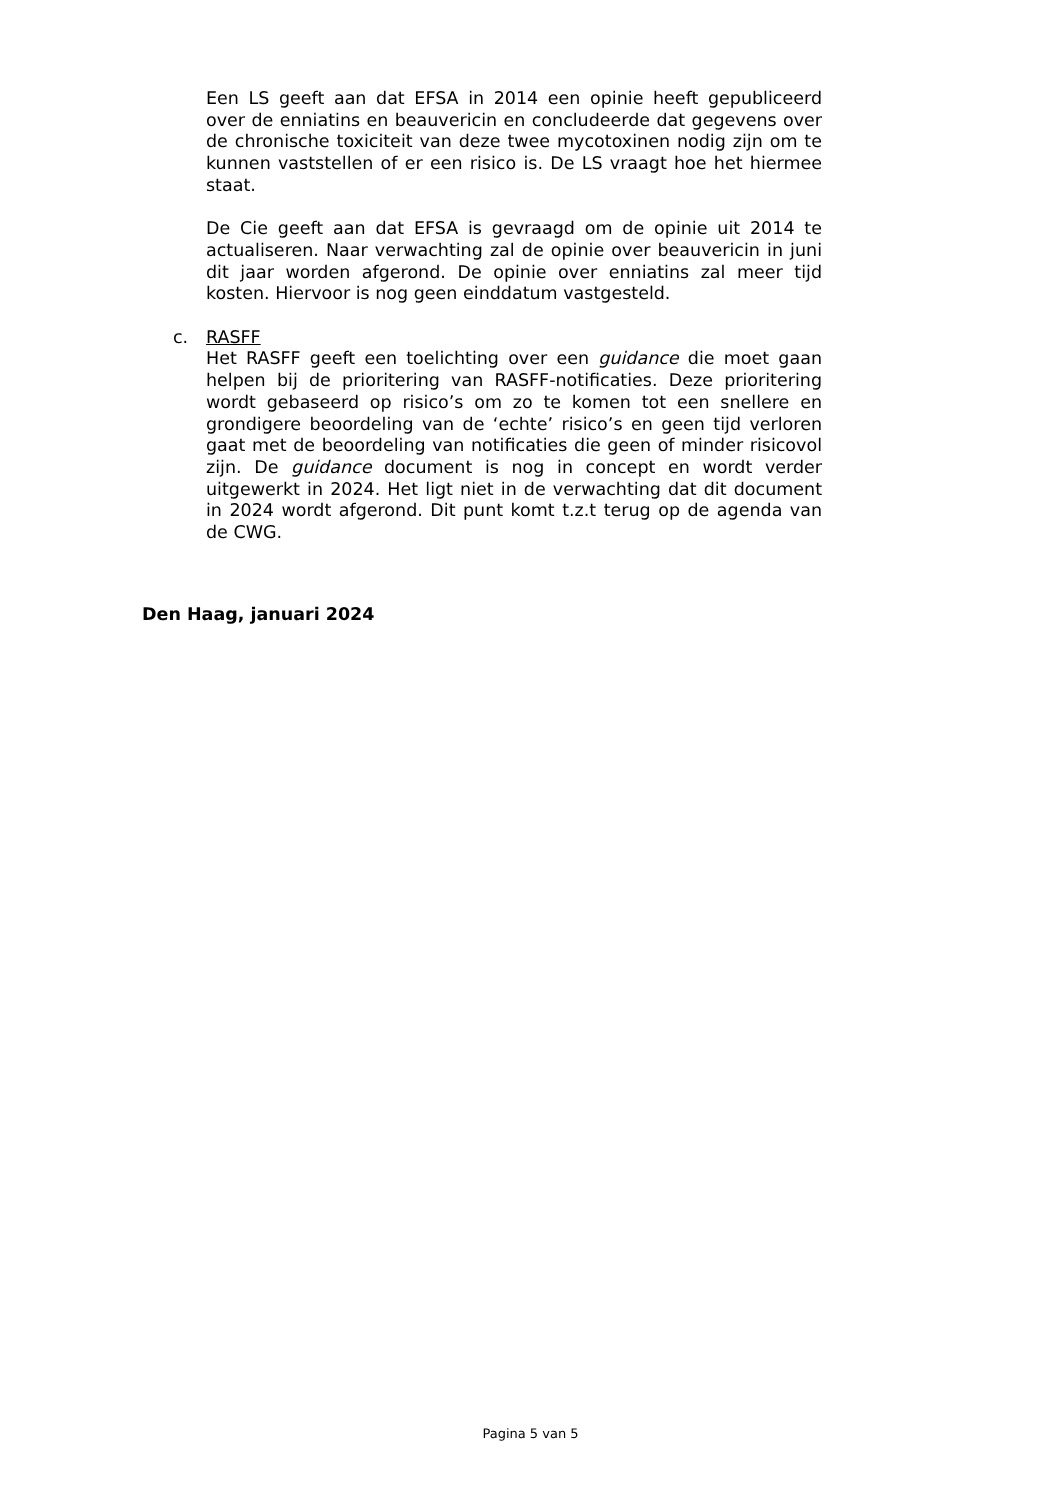Een LS geeft aan dat EFSA in 2014 een opinie heeft gepubliceerd over de enniatins en beauvericin en concludeerde dat gegevens over de chronische toxiciteit van deze twee mycotoxinen nodig zijn om te kunnen vaststellen of er een risico is. De LS vraagt hoe het hiermee staat.
De Cie geeft aan dat EFSA is gevraagd om de opinie uit 2014 te actualiseren. Naar verwachting zal de opinie over beauvericin in juni dit jaar worden afgerond. De opinie over enniatins zal meer tijd kosten. Hiervoor is nog geen einddatum vastgesteld.
c. RASFF
Het RASFF geeft een toelichting over een guidance die moet gaan helpen bij de prioritering van RASFF-notificaties. Deze prioritering wordt gebaseerd op risico’s om zo te komen tot een snellere en grondigere beoordeling van de ‘echte’ risico’s en geen tijd verloren gaat met de beoordeling van notificaties die geen of minder risicovol zijn. De guidance document is nog in concept en wordt verder uitgewerkt in 2024. Het ligt niet in de verwachting dat dit document in 2024 wordt afgerond. Dit punt komt t.z.t terug op de agenda van de CWG.
Den Haag, januari 2024
Pagina 5 van 5